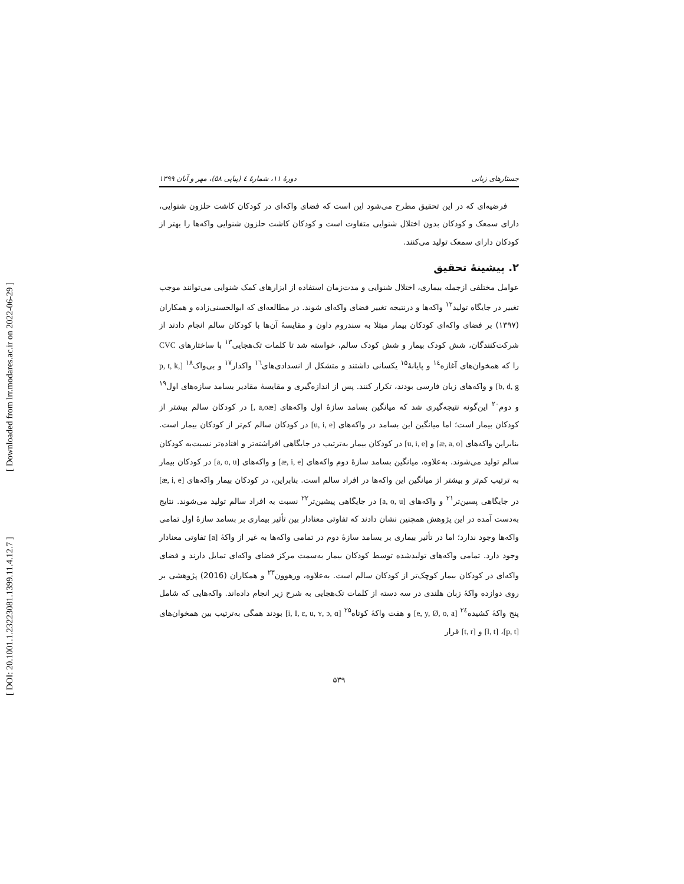[ Downloaded from lrr.modares.ac.ir on 2022-06-29 ]
[ DOI: 20.1001.1.23223081.1399.11.4.12.7 ]
جستارهای زبانی دورهٔ ۱۱، شمارهٔ ٤ (پیاپی ۵۸)، مهر و آبان ۱۳۹۹
فرضیه‌ای که در این تحقیق مطرح می‌شود این است که فضای واکه‌ای در کودکان کاشت حلزون شنوایی، دارای سمعک و کودکان بدون اختلال شنوایی متفاوت است و کودکان کاشت حلزون شنوایی واکه‌ها را بهتر از کودکان دارای سمعک تولید می‌کنند.
۲. پیشینهٔ تحقیق
عوامل مختلفی ازجمله بیماری، اختلال شنوایی و مدت‌زمان استفاده از ابزارهای کمک شنوایی می‌توانند موجب تغییر در جایگاه تولید<sup>۱۲</sup> واکه‌ها و درنتیجه تغییر فضای واکه‌ای شوند. در مطالعه‌ای که ابوالحسنی‌زاده و همکاران (۱۳۹۷) بر فضای واکه‌ای کودکان بیمار مبتلا به سندروم داون و مقایسهٔ آن‌ها با کودکان سالم انجام دادند از شرکت‌کنندگان، شش کودک بیمار و شش کودک سالم، خواسته شد تا کلمات تک‌هجایی<sup>۱۳</sup> با ساختارهای CVC را که همخوان‌های آغازه<sup>۱٤</sup> و پایانهٔ<sup>۱۵</sup> یکسانی داشتند و متشکل از انسدادی‌های<sup>۱٦</sup> واکدار<sup>۱۷</sup> و بی‌واک<sup>۱۸</sup> [p, t, k, b, d, g] و واکه‌های زبان فارسی بودند، تکرار کنند. پس از اندازه‌گیری و مقایسهٔ مقادیر بسامد سازه‌های اول<sup>۱۹</sup> و دوم<sup>۲۰</sup> این‌گونه نتیجه‌گیری شد که میانگین بسامد سازهٔ اول واکه‌های [a,oæ ,] در کودکان سالم بیشتر از کودکان بیمار است؛ اما میانگین این بسامد در واکه‌های [u, i, e] در کودکان سالم کم‌تر از کودکان بیمار است. بنابراین واکه‌های [æ, a, o] و [u, i, e] در کودکان بیمار به‌ترتیب در جایگاهی افراشته‌تر و افتاده‌تر نسبت‌به کودکان سالم تولید می‌شوند. به‌علاوه، میانگین بسامد سازهٔ دوم واکه‌های [æ, i, e] و واکه‌های [a, o, u] در کودکان بیمار به ترتیب کم‌تر و بیشتر از میانگین این واکه‌ها در افراد سالم است. بنابراین، در کودکان بیمار واکه‌های [æ, i, e] در جایگاهی پسین‌تر<sup>۲۱</sup> و واکه‌های [a, o, u] در جایگاهی پیشین‌تر<sup>۲۲</sup> نسبت به افراد سالم تولید می‌شوند. نتایج به‌دست آمده در این پژوهش همچنین نشان دادند که تفاوتی معنادار بین تأثیر بیماری بر بسامد سازهٔ اول تمامی واکه‌ها وجود ندارد؛ اما در تأثیر بیماری بر بسامد سازهٔ دوم در تمامی واکه‌ها به غیر از واکهٔ [a] تفاوتی معنادار وجود دارد. تمامی واکه‌های تولیدشده توسط کودکان بیمار به‌سمت مرکز فضای واکه‌ای تمایل دارند و فضای واکه‌ای در کودکان بیمار کوچک‌تر از کودکان سالم است. به‌علاوه، ورهوون<sup>۲۳</sup> و همکاران (2016) پژوهشی بر روی دوازده واکهٔ زبان هلندی در سه دسته از کلمات تک‌هجایی به شرح زیر انجام داده‌اند. واکه‌هایی که شامل پنج واکهٔ کشیده<sup>۲٤</sup> [e, y, Ø, o, a] و هفت واکهٔ کوتاه<sup>۲۵</sup> [i, I, ɛ, u, ʏ, ɔ, ɑ] بودند همگی به‌ترتیب بین همخوان‌های [p, t]، [l, t] و [t, r] قرار
۵۳۹